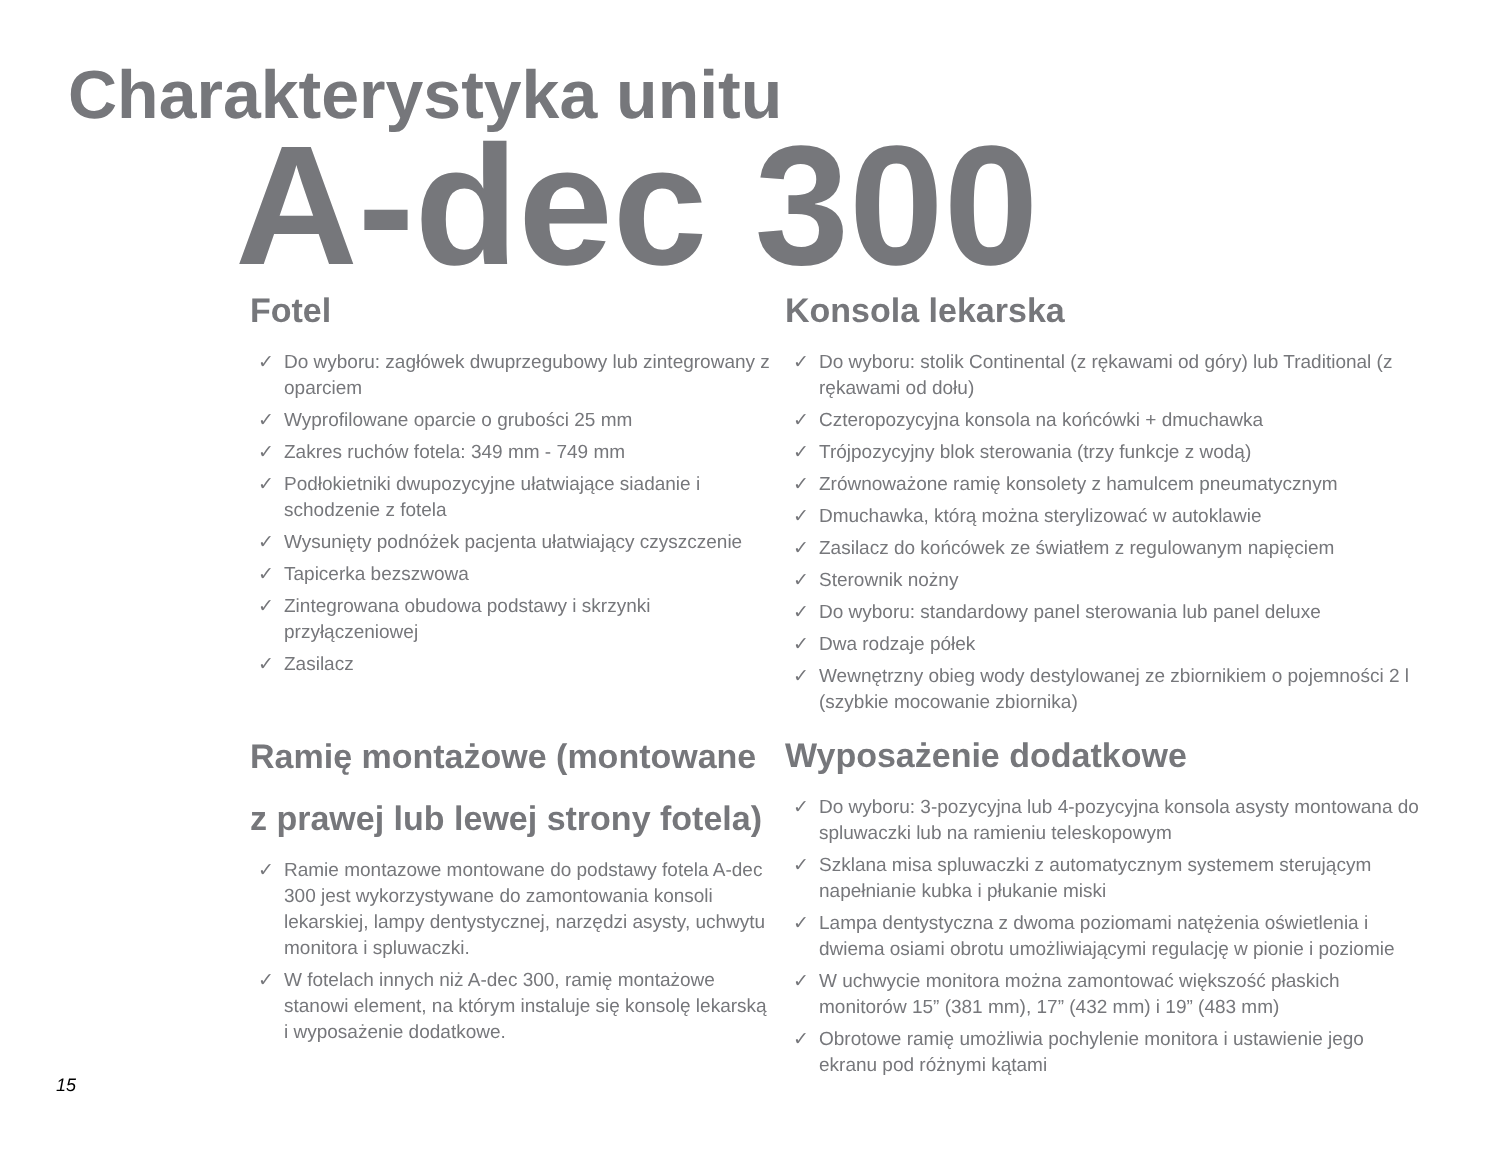Charakterystyka unitu
A-dec 300
Fotel
✓ Do wyboru: zagłówek dwuprzegubowy lub zintegrowany z oparciem
✓ Wyprofilowane oparcie o grubości 25 mm
✓ Zakres ruchów fotela: 349 mm - 749 mm
✓ Podłokietniki dwupozycyjne ułatwiające siadanie i schodzenie z fotela
✓ Wysunięty podnóżek pacjenta ułatwiający czyszczenie
✓ Tapicerka bezszwowa
✓ Zintegrowana obudowa podstawy i skrzynki przyłączeniowej
✓ Zasilacz
Konsola lekarska
✓ Do wyboru: stolik Continental (z rękawami od góry) lub Traditional (z rękawami od dołu)
✓ Czteropozycyjna konsola na końcówki + dmuchawka
✓ Trójpozycyjny blok sterowania (trzy funkcje z wodą)
✓ Zrównoważone ramię konsolety z hamulcem pneumatycznym
✓ Dmuchawka, którą można sterylizować w autoklawie
✓ Zasilacz do końcówek ze światłem z regulowanym napięciem
✓ Sterownik nożny
✓ Do wyboru: standardowy panel sterowania lub panel deluxe
✓ Dwa rodzaje półek
✓ Wewnętrzny obieg wody destylowanej ze zbiornikiem o pojemności 2 l (szybkie mocowanie zbiornika)
Ramię montażowe (montowane z prawej lub lewej strony fotela)
✓ Ramie montazowe montowane do podstawy fotela A-dec 300 jest wykorzystywane do zamontowania konsoli lekarskiej, lampy dentystycznej, narzędzi asysty, uchwytu monitora i spluwaczki.
✓ W fotelach innych niż A-dec 300, ramię montażowe stanowi element, na którym instaluje się konsolę lekarską i wyposażenie dodatkowe.
Wyposażenie dodatkowe
✓ Do wyboru: 3-pozycyjna lub 4-pozycyjna konsola asysty montowana do spluwaczki lub na ramieniu teleskopowym
✓ Szklana misa spluwaczki z automatycznym systemem sterującym napełnianie kubka i płukanie miski
✓ Lampa dentystyczna z dwoma poziomami natężenia oświetlenia i dwiema osiami obrotu umożliwiającymi regulację w pionie i poziomie
✓ W uchwycie monitora można zamontować większość płaskich monitorów 15” (381 mm), 17” (432 mm) i 19” (483 mm)
✓ Obrotowe ramię umożliwia pochylenie monitora i ustawienie jego ekranu pod różnymi kątami
15